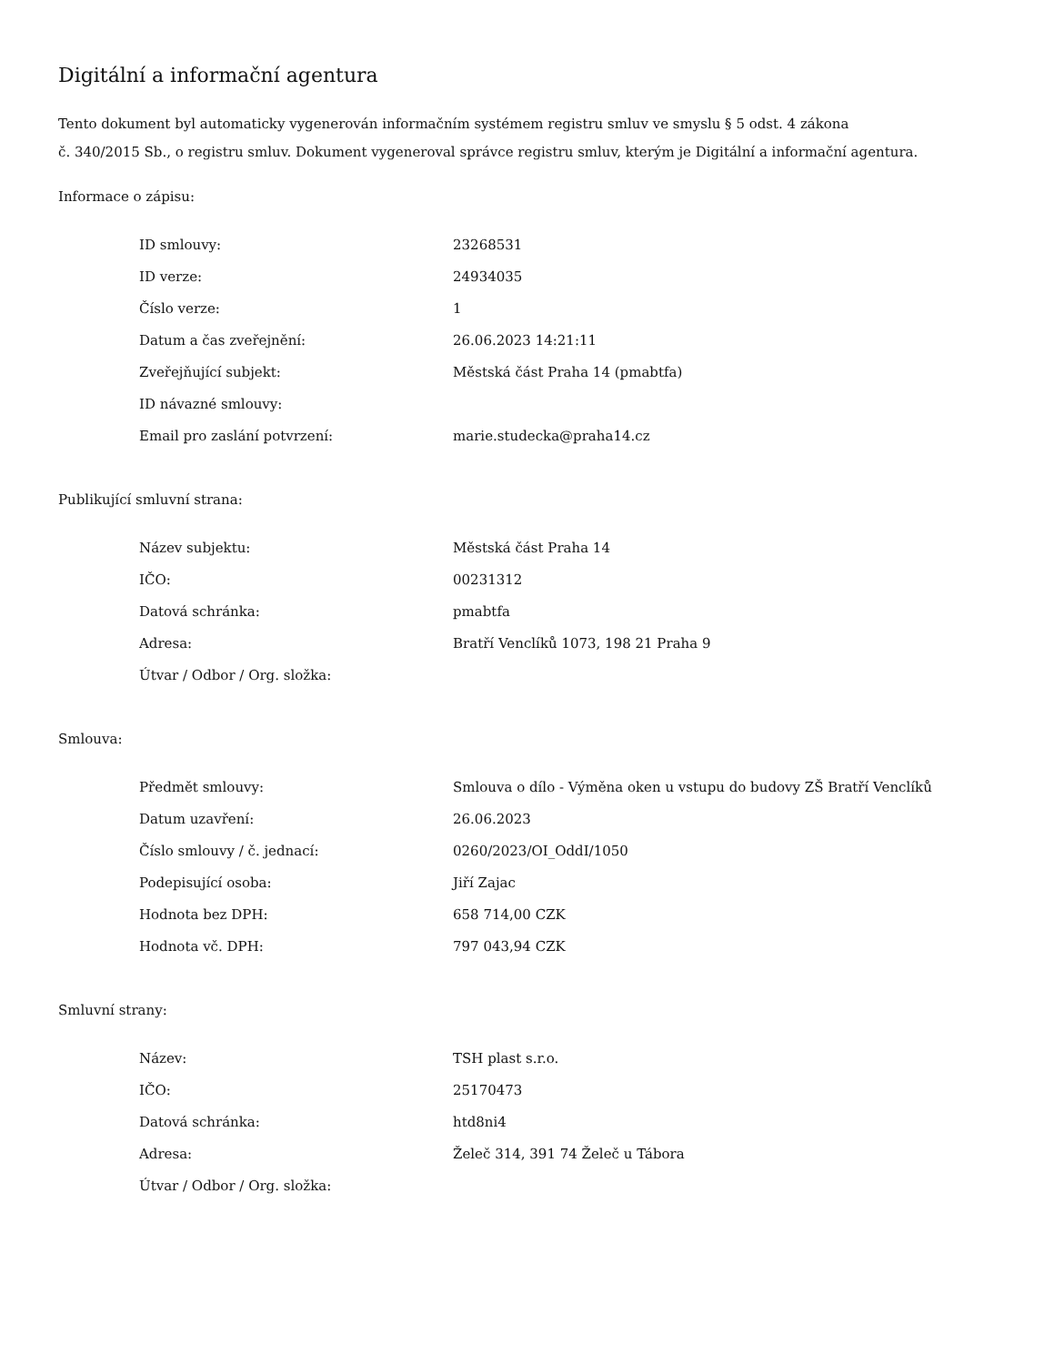Digitální a informační agentura
Tento dokument byl automaticky vygenerován informačním systémem registru smluv ve smyslu § 5 odst. 4 zákona
č. 340/2015 Sb., o registru smluv. Dokument vygeneroval správce registru smluv, kterým je Digitální a informační agentura.
Informace o zápisu:
| ID smlouvy: | 23268531 |
| ID verze: | 24934035 |
| Číslo verze: | 1 |
| Datum a čas zveřejnění: | 26.06.2023 14:21:11 |
| Zveřejňující subjekt: | Městská část Praha 14 (pmabtfa) |
| ID návazné smlouvy: | |
| Email pro zaslání potvrzení: | marie.studecka@praha14.cz |
Publikující smluvní strana:
| Název subjektu: | Městská část Praha 14 |
| IČO: | 00231312 |
| Datová schránka: | pmabtfa |
| Adresa: | Bratří Venclíků 1073, 198 21 Praha 9 |
| Útvar / Odbor / Org. složka: | |
Smlouva:
| Předmět smlouvy: | Smlouva o dílo - Výměna oken u vstupu do budovy ZŠ Bratří Venclíků |
| Datum uzavření: | 26.06.2023 |
| Číslo smlouvy / č. jednací: | 0260/2023/OI_OddI/1050 |
| Podepisující osoba: | Jiří Zajac |
| Hodnota bez DPH: | 658 714,00 CZK |
| Hodnota vč. DPH: | 797 043,94 CZK |
Smluvní strany:
| Název: | TSH plast s.r.o. |
| IČO: | 25170473 |
| Datová schránka: | htd8ni4 |
| Adresa: | Želeč 314, 391 74 Želeč u Tábora |
| Útvar / Odbor / Org. složka: | |